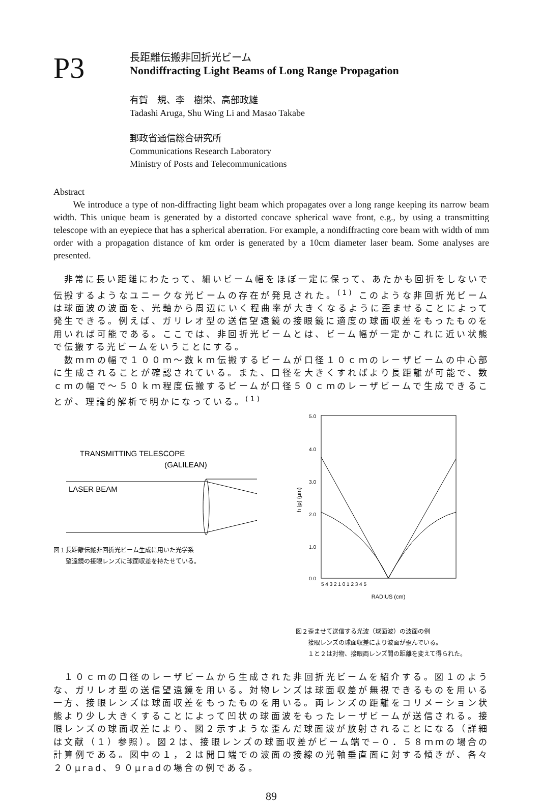P3
長距離伝搬非回折光ビーム
Nondiffracting Light Beams of Long Range Propagation
有賀　規、李　樹栄、高部政雄
Tadashi Aruga, Shu Wing Li and Masao Takabe
郵政省通信総合研究所
Communications Research Laboratory
Ministry of Posts and Telecommunications
Abstract
We introduce a type of non-diffracting light beam which propagates over a long range keeping its narrow beam width. This unique beam is generated by a distorted concave spherical wave front, e.g., by using a transmitting telescope with an eyepiece that has a spherical aberration. For example, a nondiffracting core beam with width of mm order with a propagation distance of km order is generated by a 10cm diameter laser beam. Some analyses are presented.
　非常に長い距離にわたって、細いビーム幅をほぼ一定に保って、あたかも回折をしないで伝搬するようなユニークな光ビームの存在が発見された。<sup>(1)</sup> このような非回折光ビームは球面波の波面を、光軸から周辺にいく程曲率が大きくなるように歪ませることによって発生できる。例えば、ガリレオ型の送信望遠鏡の接眼鏡に適度の球面収差をもったものを用いれば可能である。ここでは、非回折光ビームとは、ビーム幅が一定かこれに近い状態で伝搬する光ビームをいうことにする。
　数ｍｍの幅で１００ｍ〜数ｋｍ伝搬するビームが口径１０ｃｍのレーザビームの中心部に生成されることが確認されている。また、口径を大きくすればより長距離が可能で、数ｃｍの幅で〜５０ｋｍ程度伝搬するビームが口径５０ｃｍのレーザビームで生成できることが、理論的解析で明かになっている。<sup>(1)</sup>
TRANSMITTING TELESCOPE
(GALILEAN)
LASER BEAM
図１長距離伝搬非回折光ビーム生成に用いた光学系
　　望遠鏡の接眼レンズに球面収差を持たせている。
5.0
4.0
3.0
2.0
1.0
0.0
h (ρ) (μm)
5 4 3 2 1 0 1 2 3 4 5
RADIUS (cm)
図２歪ませて送信する光波（球面波）の波面の例
　　接眼レンズの球面収差により波面が歪んでいる。
　　１と２は対物、接眼両レンズ間の距離を変えて得られた。
　１０ｃｍの口径のレーザビームから生成された非回折光ビームを紹介する。図１のような、ガリレオ型の送信望遠鏡を用いる。対物レンズは球面収差が無視できるものを用いる一方、接眼レンズは球面収差をもったものを用いる。両レンズの距離をコリメーション状態より少し大きくすることによって凹状の球面波をもったレーザビームが送信される。接眼レンズの球面収差により、図２示すような歪んだ球面波が放射されることになる（詳細は文献（１）参照）。図２は、接眼レンズの球面収差がビーム端で−０．５８ｍｍの場合の計算例である。図中の１，２は開口端での波面の接線の光軸垂直面に対する傾きが、各々２０μrad、９０μradの場合の例である。
89